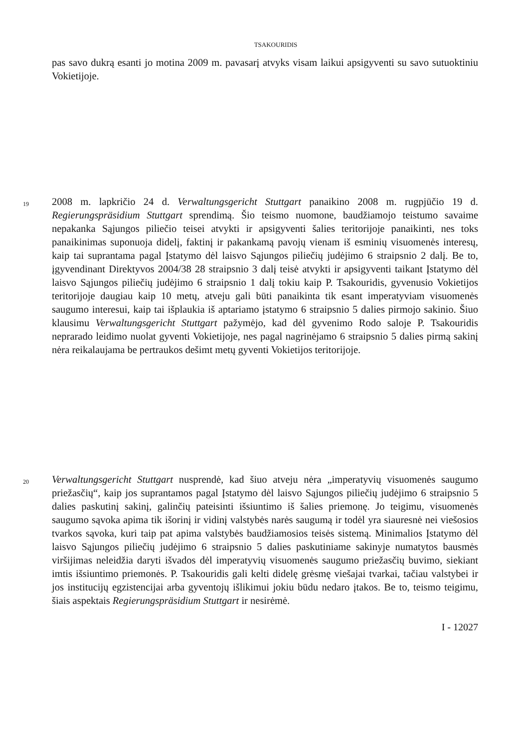TSAKOURIDIS
pas savo dukrą esanti jo motina 2009 m. pavasarį atvyks visam laikui apsigyventi su savo sutuoktiniu Vokietijoje.
19 2008 m. lapkričio 24 d. Verwaltungsgericht Stuttgart panaikino 2008 m. rugpjūčio 19 d. Regierungspräsidium Stuttgart sprendimą. Šio teismo nuomone, baudžiamojo teistumo savaime nepakanka Sąjungos piliečio teisei atvykti ir apsigyventi šalies teritorijoje panaikinti, nes toks panaikinimas suponuoja didelį, faktinį ir pakankamą pavojų vienam iš esminių visuomenės interesų, kaip tai suprantama pagal Įstatymo dėl laisvo Sąjungos piliečių judėjimo 6 straipsnio 2 dalį. Be to, įgyvendinant Direktyvos 2004/38 28 straipsnio 3 dalį teisė atvykti ir apsigyventi taikant Įstatymo dėl laisvo Sąjungos piliečių judėjimo 6 straipsnio 1 dalį tokiu kaip P. Tsakouridis, gyvenusio Vokietijos teritorijoje daugiau kaip 10 metų, atveju gali būti panaikinta tik esant imperatyviam visuomenės saugumo interesui, kaip tai išplaukia iš aptariamo įstatymo 6 straipsnio 5 dalies pirmojo sakinio. Šiuo klausimu Verwaltungsgericht Stuttgart pažymėjo, kad dėl gyvenimo Rodo saloje P. Tsakouridis neprarado leidimo nuolat gyventi Vokietijoje, nes pagal nagrinėjamo 6 straipsnio 5 dalies pirmą sakinį nėra reikalaujama be pertraukos dešimt metų gyventi Vokietijos teritorijoje.
20 Verwaltungsgericht Stuttgart nusprendė, kad šiuo atveju nėra „imperatyvių visuomenės saugumo priežasčių“, kaip jos suprantamos pagal Įstatymo dėl laisvo Sąjungos piliečių judėjimo 6 straipsnio 5 dalies paskutinį sakinį, galinčių pateisinti išsiuntimo iš šalies priemonę. Jo teigimu, visuomenės saugumo sąvoka apima tik išorinį ir vidinį valstybės narės saugumą ir todėl yra siauresnė nei viešosios tvarkos sąvoka, kuri taip pat apima valstybės baudžiamosios teisės sistemą. Minimalios Įstatymo dėl laisvo Sąjungos piliečių judėjimo 6 straipsnio 5 dalies paskutiniame sakinyje numatytos bausmės viršijimas neleidžia daryti išvados dėl imperatyvių visuomenės saugumo priežasčių buvimo, siekiant imtis išsiuntimo priemonės. P. Tsakouridis gali kelti didelę grėsmę viešajai tvarkai, tačiau valstybei ir jos institucijų egzistencijai arba gyventojų išlikimui jokiu būdu nedaro įtakos. Be to, teismo teigimu, šiais aspektais Regierungspräsidium Stuttgart ir nesirėmė.
I - 12027